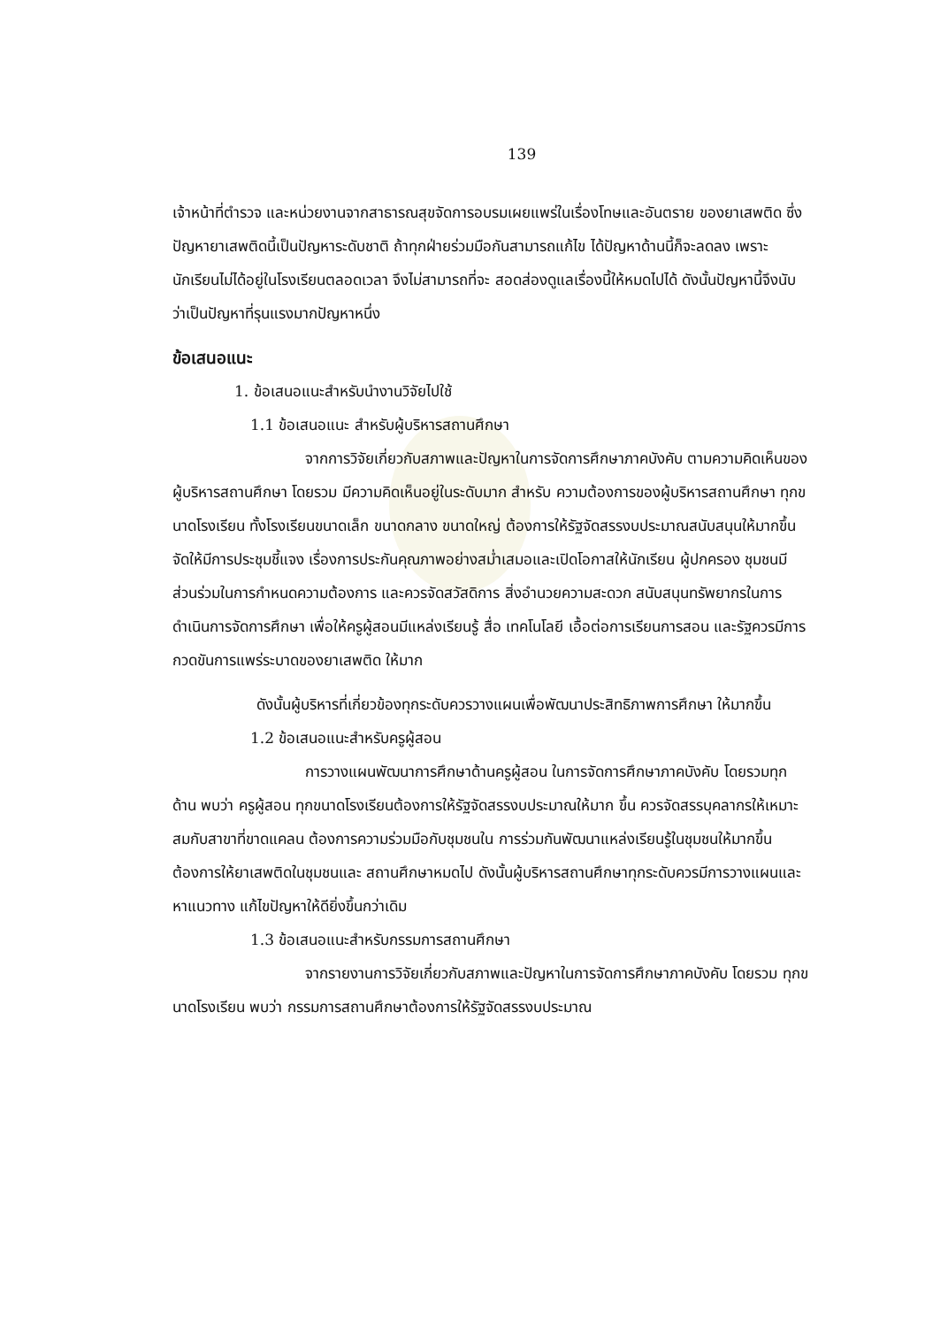139
เจ้าหน้าที่ตำรวจ และหน่วยงานจากสาธารณสุขจัดการอบรมเผยแพร่ในเรื่องโทษและอันตราย ของยาเสพติด ซึ่งปัญหายาเสพติดนี้เป็นปัญหาระดับชาติ ถ้าทุกฝ่ายร่วมมือกันสามารถแก้ไข ได้ปัญหาด้านนี้ก็จะลดลง เพราะนักเรียนไม่ได้อยู่ในโรงเรียนตลอดเวลา จึงไม่สามารถที่จะ สอดส่องดูแลเรื่องนี้ให้หมดไปได้ ดังนั้นปัญหานี้จึงนับว่าเป็นปัญหาที่รุนแรงมากปัญหาหนึ่ง
ข้อเสนอแนะ
1. ข้อเสนอแนะสำหรับนำงานวิจัยไปใช้
1.1 ข้อเสนอแนะ สำหรับผู้บริหารสถานศึกษา
จากการวิจัยเกี่ยวกับสภาพและปัญหาในการจัดการศึกษาภาคบังคับ ตามความคิดเห็นของผู้บริหารสถานศึกษา โดยรวม มีความคิดเห็นอยู่ในระดับมาก สำหรับ ความต้องการของผู้บริหารสถานศึกษา ทุกขนาดโรงเรียน ทั้งโรงเรียนขนาดเล็ก ขนาดกลาง ขนาดใหญ่ ต้องการให้รัฐจัดสรรงบประมาณสนับสนุนให้มากขึ้น จัดให้มีการประชุมชี้แจง เรื่องการประกันคุณภาพอย่างสม่ำเสมอและเปิดโอกาสให้นักเรียน ผู้ปกครอง ชุมชนมี ส่วนร่วมในการกำหนดความต้องการ และควรจัดสวัสดิการ สิ่งอำนวยความสะดวก สนับสนุนทรัพยากรในการดำเนินการจัดการศึกษา เพื่อให้ครูผู้สอนมีแหล่งเรียนรู้ สื่อ เทคโนโลยี เอื้อต่อการเรียนการสอน และรัฐควรมีการกวดขันการแพร่ระบาดของยาเสพติด ให้มาก
ดังนั้นผู้บริหารที่เกี่ยวข้องทุกระดับควรวางแผนเพื่อพัฒนาประสิทธิภาพการศึกษา ให้มากขึ้น
1.2 ข้อเสนอแนะสำหรับครูผู้สอน
การวางแผนพัฒนาการศึกษาด้านครูผู้สอน ในการจัดการศึกษาภาคบังคับ โดยรวมทุกด้าน พบว่า ครูผู้สอน ทุกขนาดโรงเรียนต้องการให้รัฐจัดสรรงบประมาณให้มาก ขึ้น ควรจัดสรรบุคลากรให้เหมาะสมกับสาขาที่ขาดแคลน ต้องการความร่วมมือกับชุมชนใน การร่วมกันพัฒนาแหล่งเรียนรู้ในชุมชนให้มากขึ้น ต้องการให้ยาเสพติดในชุมชนและ สถานศึกษาหมดไป ดังนั้นผู้บริหารสถานศึกษาทุกระดับควรมีการวางแผนและหาแนวทาง แก้ไขปัญหาให้ดียิ่งขึ้นกว่าเดิม
1.3 ข้อเสนอแนะสำหรับกรรมการสถานศึกษา
จากรายงานการวิจัยเกี่ยวกับสภาพและปัญหาในการจัดการศึกษาภาคบังคับ โดยรวม ทุกขนาดโรงเรียน พบว่า กรรมการสถานศึกษาต้องการให้รัฐจัดสรรงบประมาณ